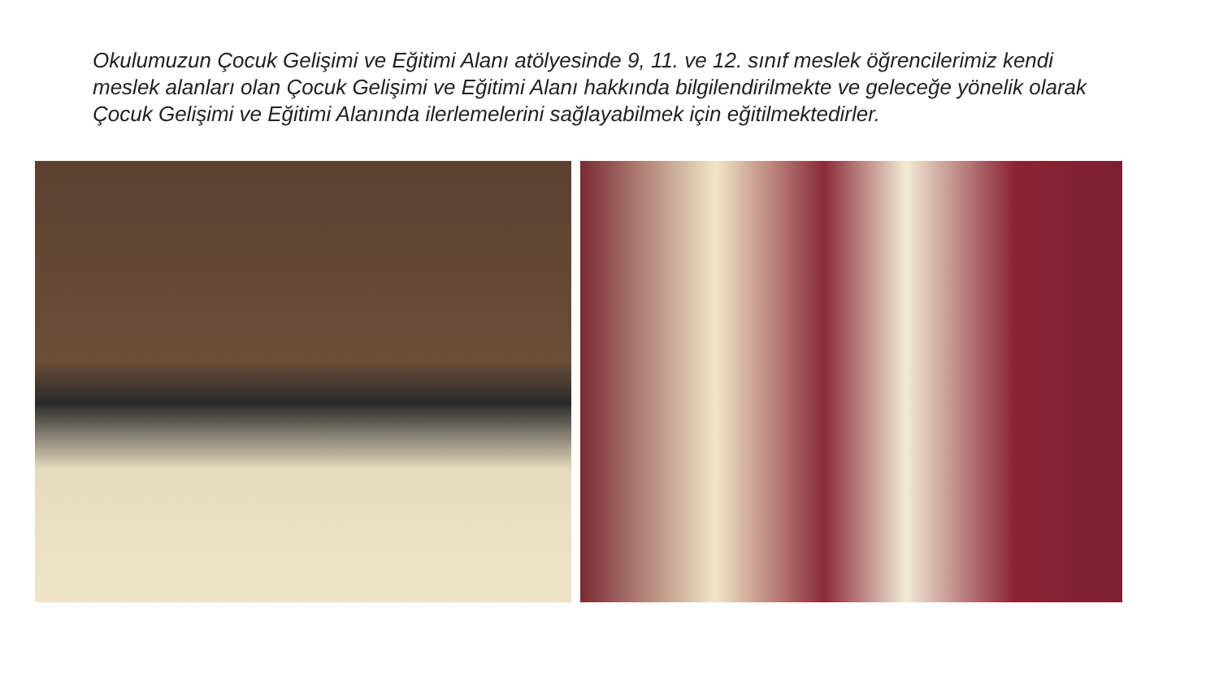Okulumuzun Çocuk Gelişimi ve Eğitimi Alanı atölyesinde 9, 11. ve 12. sınıf meslek öğrencilerimiz kendi meslek alanları olan Çocuk Gelişimi ve Eğitimi Alanı hakkında bilgilendirilmekte ve geleceğe yönelik olarak Çocuk Gelişimi ve Eğitimi Alanında ilerlemelerini sağlayabilmek için eğitilmektedirler.